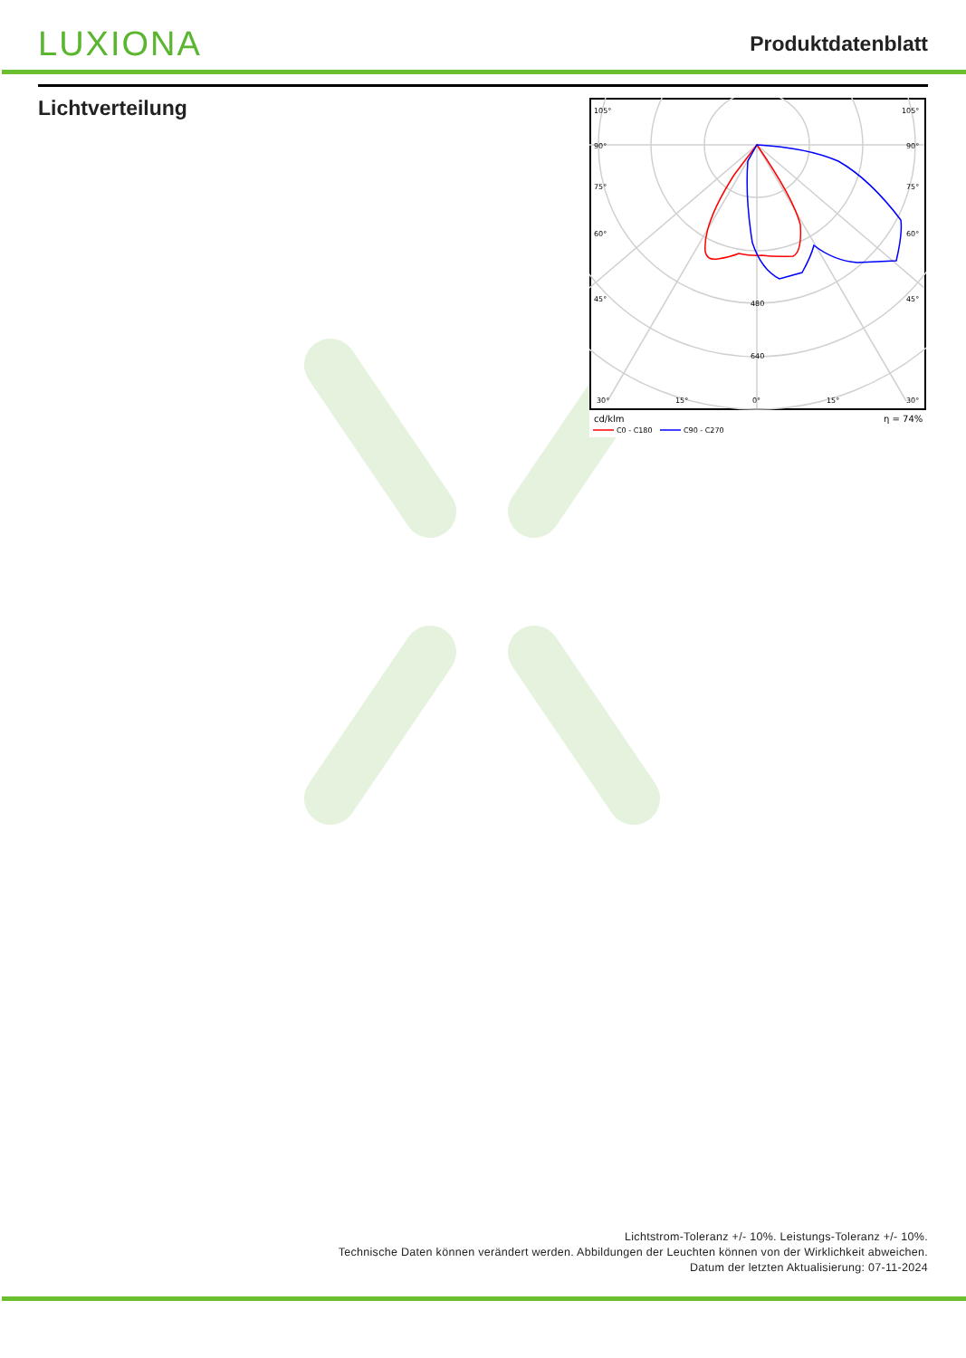LUXIONA
Produktdatenblatt
Lichtverteilung
105°
105°
90°
90°
75°
75°
60°
60°
45°
45°
480
640
30°
15°
0°
15°
30°
cd/klm
η = 74%
C0 - C180
C90 - C270
Lichtstrom-Toleranz +/- 10%. Leistungs-Toleranz +/- 10%.
Technische Daten können verändert werden. Abbildungen der Leuchten können von der Wirklichkeit abweichen.
Datum der letzten Aktualisierung: 07-11-2024